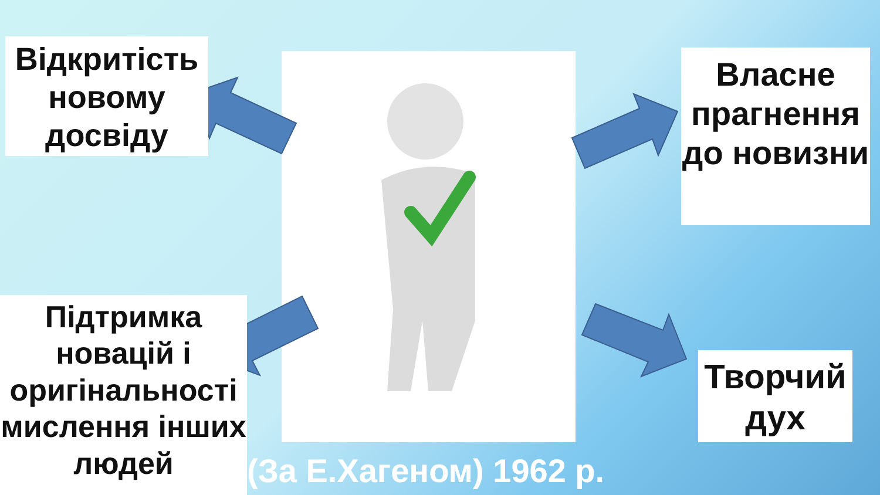Відкритість новому досвіду
Власне прагнення до новизни
Підтримка новацій і оригінальності мислення інших людей
Творчий дух
(За Е.Хагеном) 1962 р.